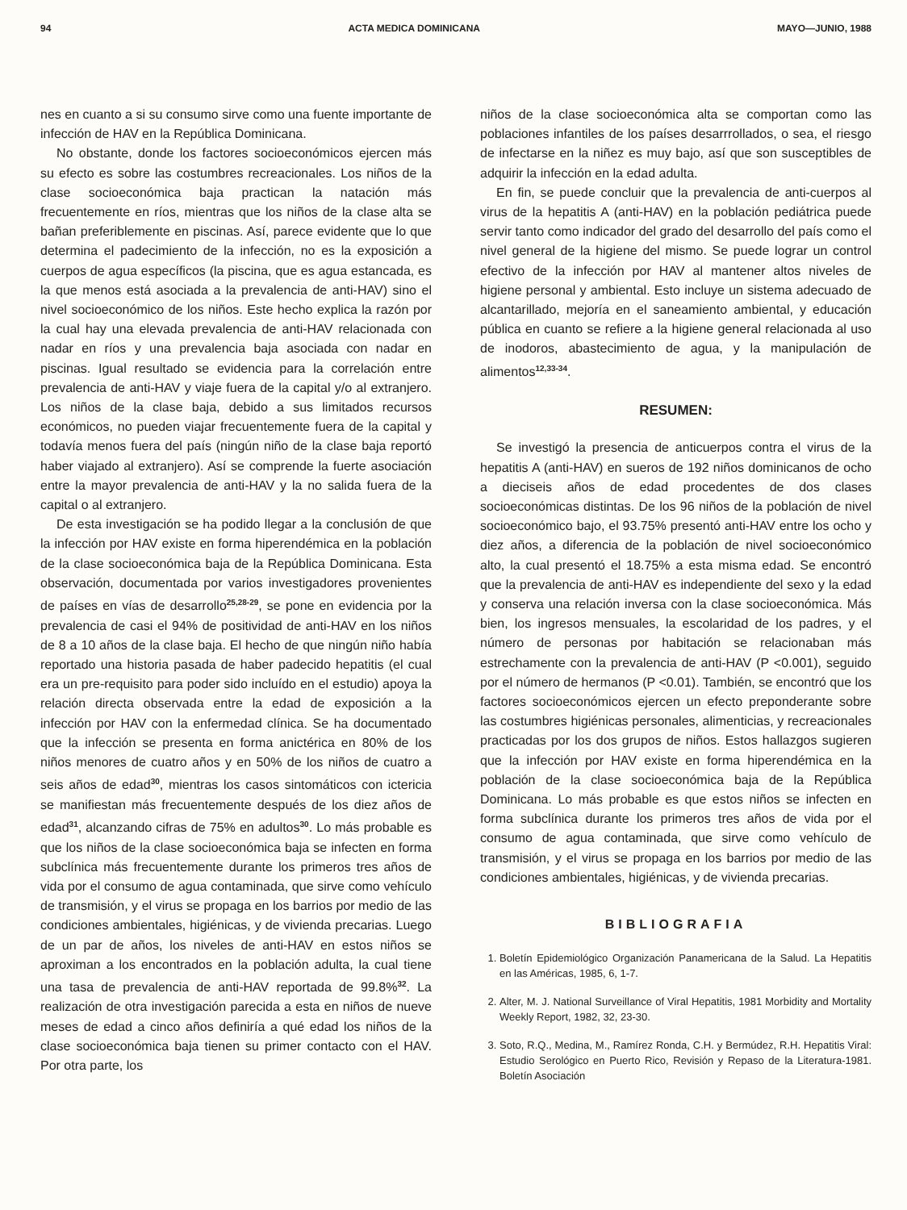94 ACTA MEDICA DOMINICANA MAYO—JUNIO, 1988
nes en cuanto a si su consumo sirve como una fuente importante de infección de HAV en la República Dominicana.
No obstante, donde los factores socioeconómicos ejercen más su efecto es sobre las costumbres recreacionales. Los niños de la clase socioeconómica baja practican la natación más frecuentemente en ríos, mientras que los niños de la clase alta se bañan preferiblemente en piscinas. Así, parece evidente que lo que determina el padecimiento de la infección, no es la exposición a cuerpos de agua específicos (la piscina, que es agua estancada, es la que menos está asociada a la prevalencia de anti-HAV) sino el nivel socioeconómico de los niños. Este hecho explica la razón por la cual hay una elevada prevalencia de anti-HAV relacionada con nadar en ríos y una prevalencia baja asociada con nadar en piscinas. Igual resultado se evidencia para la correlación entre prevalencia de anti-HAV y viaje fuera de la capital y/o al extranjero. Los niños de la clase baja, debido a sus limitados recursos económicos, no pueden viajar frecuentemente fuera de la capital y todavía menos fuera del país (ningún niño de la clase baja reportó haber viajado al extranjero). Así se comprende la fuerte asociación entre la mayor prevalencia de anti-HAV y la no salida fuera de la capital o al extranjero.
De esta investigación se ha podido llegar a la conclusión de que la infección por HAV existe en forma hiperendémica en la población de la clase socioeconómica baja de la República Dominicana. Esta observación, documentada por varios investigadores provenientes de países en vías de desarrollo<sup>25,28-29</sup>, se pone en evidencia por la prevalencia de casi el 94% de positividad de anti-HAV en los niños de 8 a 10 años de la clase baja. El hecho de que ningún niño había reportado una historia pasada de haber padecido hepatitis (el cual era un pre-requisito para poder sido incluído en el estudio) apoya la relación directa observada entre la edad de exposición a la infección por HAV con la enfermedad clínica. Se ha documentado que la infección se presenta en forma anictérica en 80% de los niños menores de cuatro años y en 50% de los niños de cuatro a seis años de edad<sup>30</sup>, mientras los casos sintomáticos con ictericia se manifiestan más frecuentemente después de los diez años de edad<sup>31</sup>, alcanzando cifras de 75% en adultos<sup>30</sup>. Lo más probable es que los niños de la clase socioeconómica baja se infecten en forma subclínica más frecuentemente durante los primeros tres años de vida por el consumo de agua contaminada, que sirve como vehículo de transmisión, y el virus se propaga en los barrios por medio de las condiciones ambientales, higiénicas, y de vivienda precarias. Luego de un par de años, los niveles de anti-HAV en estos niños se aproximan a los encontrados en la población adulta, la cual tiene una tasa de prevalencia de anti-HAV reportada de 99.8%<sup>32</sup>. La realización de otra investigación parecida a esta en niños de nueve meses de edad a cinco años definiría a qué edad los niños de la clase socioeconómica baja tienen su primer contacto con el HAV. Por otra parte, los
niños de la clase socioeconómica alta se comportan como las poblaciones infantiles de los países desarrrollados, o sea, el riesgo de infectarse en la niñez es muy bajo, así que son susceptibles de adquirir la infección en la edad adulta.
En fin, se puede concluir que la prevalencia de anti-cuerpos al virus de la hepatitis A (anti-HAV) en la población pediátrica puede servir tanto como indicador del grado del desarrollo del país como el nivel general de la higiene del mismo. Se puede lograr un control efectivo de la infección por HAV al mantener altos niveles de higiene personal y ambiental. Esto incluye un sistema adecuado de alcantarillado, mejoría en el saneamiento ambiental, y educación pública en cuanto se refiere a la higiene general relacionada al uso de inodoros, abastecimiento de agua, y la manipulación de alimentos<sup>12,33-34</sup>.
RESUMEN:
Se investigó la presencia de anticuerpos contra el virus de la hepatitis A (anti-HAV) en sueros de 192 niños dominicanos de ocho a dieciseis años de edad procedentes de dos clases socioeconómicas distintas. De los 96 niños de la población de nivel socioeconómico bajo, el 93.75% presentó anti-HAV entre los ocho y diez años, a diferencia de la población de nivel socioeconómico alto, la cual presentó el 18.75% a esta misma edad. Se encontró que la prevalencia de anti-HAV es independiente del sexo y la edad y conserva una relación inversa con la clase socioeconómica. Más bien, los ingresos mensuales, la escolaridad de los padres, y el número de personas por habitación se relacionaban más estrechamente con la prevalencia de anti-HAV (P <0.001), seguido por el número de hermanos (P <0.01). También, se encontró que los factores socioeconómicos ejercen un efecto preponderante sobre las costumbres higiénicas personales, alimenticias, y recreacionales practicadas por los dos grupos de niños. Estos hallazgos sugieren que la infección por HAV existe en forma hiperendémica en la población de la clase socioeconómica baja de la República Dominicana. Lo más probable es que estos niños se infecten en forma subclínica durante los primeros tres años de vida por el consumo de agua contaminada, que sirve como vehículo de transmisión, y el virus se propaga en los barrios por medio de las condiciones ambientales, higiénicas, y de vivienda precarias.
BIBLIOGRAFIA
1. Boletín Epidemiológico Organización Panamericana de la Salud. La Hepatitis en las Américas, 1985, 6, 1-7.
2. Alter, M. J. National Surveillance of Viral Hepatitis, 1981 Morbidity and Mortality Weekly Report, 1982, 32, 23-30.
3. Soto, R.Q., Medina, M., Ramírez Ronda, C.H. y Bermúdez, R.H. Hepatitis Viral: Estudio Serológico en Puerto Rico, Revisión y Repaso de la Literatura-1981. Boletín Asociación